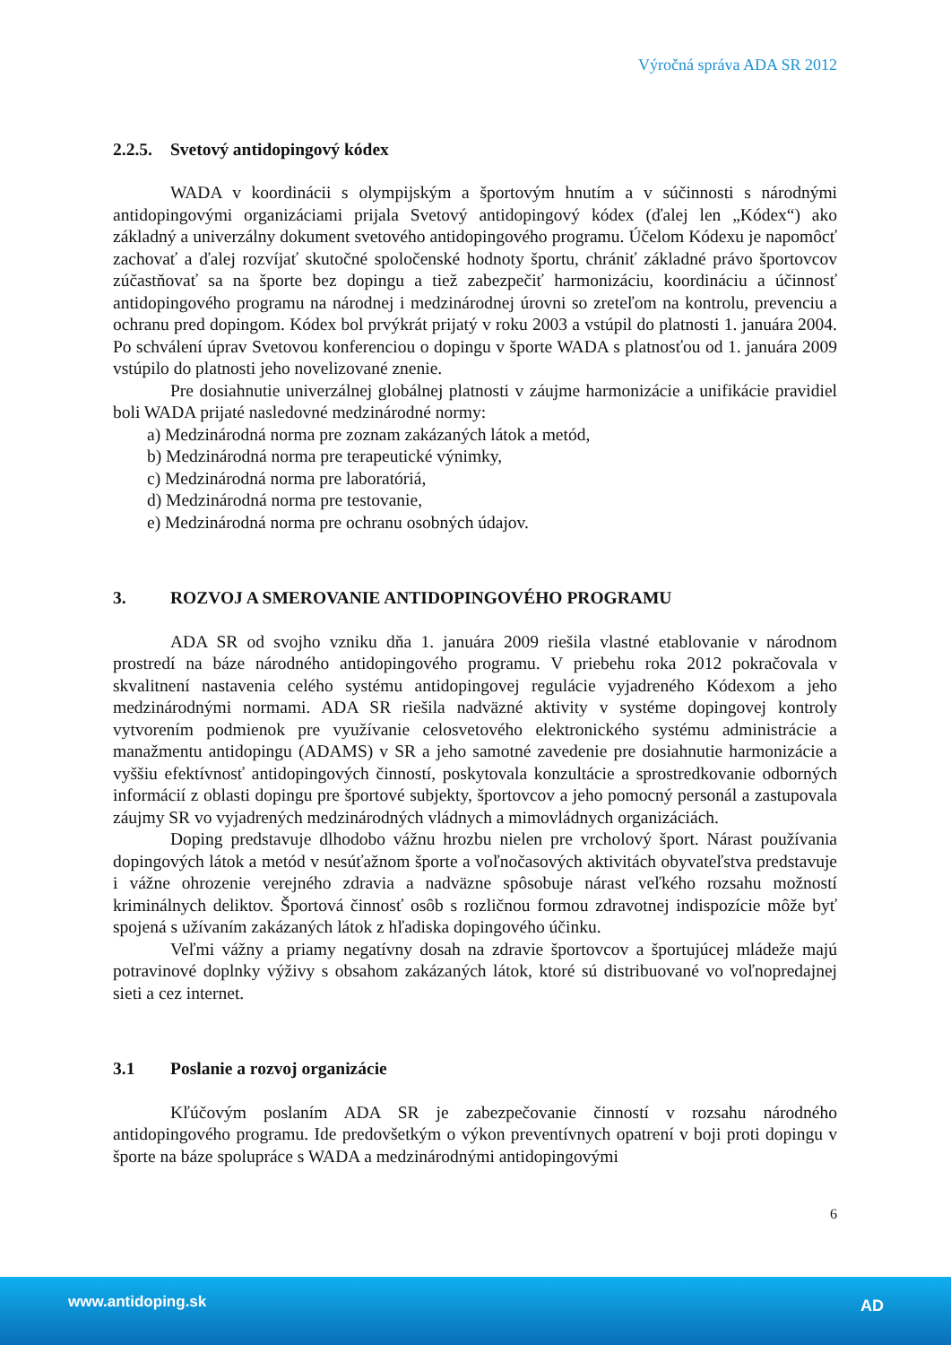Výročná správa ADA SR 2012
2.2.5. Svetový antidopingový kódex
WADA v koordinácii s olympijským a športovým hnutím a v súčinnosti s národnými antidopingovými organizáciami prijala Svetový antidopingový kódex (ďalej len „Kódex“) ako základný a univerzálny dokument svetového antidopingového programu. Účelom Kódexu je napomôcť zachovať a ďalej rozvíjať skutočné spoločenské hodnoty športu, chrániť základné právo športovcov zúčastňovať sa na športe bez dopingu a tiež zabezpečiť harmonizáciu, koordináciu a účinnosť antidopingového programu na národnej i medzinárodnej úrovni so zreteľom na kontrolu, prevenciu a ochranu pred dopingom. Kódex bol prvýkrát prijatý v roku 2003 a vstúpil do platnosti 1. januára 2004. Po schválení úprav Svetovou konferenciou o dopingu v športe WADA s platnosťou od 1. januára 2009 vstúpilo do platnosti jeho novelizované znenie.
Pre dosiahnutie univerzálnej globálnej platnosti v záujme harmonizácie a unifikácie pravidiel boli WADA prijaté nasledovné medzinárodné normy:
a) Medzinárodná norma pre zoznam zakázaných látok a metód,
b) Medzinárodná norma pre terapeutické výnimky,
c) Medzinárodná norma pre laboratóriá,
d) Medzinárodná norma pre testovanie,
e) Medzinárodná norma pre ochranu osobných údajov.
3. ROZVOJ A SMEROVANIE ANTIDOPINGOVÉHO PROGRAMU
ADA SR od svojho vzniku dňa 1. januára 2009 riešila vlastné etablovanie v národnom prostredí na báze národného antidopingového programu. V priebehu roka 2012 pokračovala v skvalitnení nastavenia celého systému antidopingovej regulácie vyjadreného Kódexom a jeho medzinárodnými normami. ADA SR riešila nadväzné aktivity v systéme dopingovej kontroly vytvorením podmienok pre využívanie celosvetového elektronického systému administrácie a manažmentu antidopingu (ADAMS) v SR a jeho samotné zavedenie pre dosiahnutie harmonizácie a vyššiu efektívnosť antidopingových činností, poskytovala konzultácie a sprostredkovanie odborných informácií z oblasti dopingu pre športové subjekty, športovcov a jeho pomocný personál a zastupovala záujmy SR vo vyjadrených medzinárodných vládnych a mimovládnych organizáciách.
Doping predstavuje dlhodobo vážnu hrozbu nielen pre vrcholový šport. Nárast používania dopingových látok a metód v nesúťažnom športe a voľnočasových aktivitách obyvateľstva predstavuje i vážne ohrozenie verejného zdravia a nadväzne spôsobuje nárast veľkého rozsahu možností kriminálnych deliktov. Športová činnosť osôb s rozličnou formou zdravotnej indispozície môže byť spojená s užívaním zakázaných látok z hľadiska dopingového účinku.
Veľmi vážny a priamy negatívny dosah na zdravie športovcov a športujúcej mládeže majú potravinové doplnky výživy s obsahom zakázaných látok, ktoré sú distribuované vo voľnopredajnej sieti a cez internet.
3.1 Poslanie a rozvoj organizácie
Kľúčovým poslaním ADA SR je zabezpečovanie činností v rozsahu národného antidopingového programu. Ide predovšetkým o výkon preventívnych opatrení v boji proti dopingu v športe na báze spolupráce s WADA a medzinárodnými antidopingovými
6
www.antidoping.sk AD